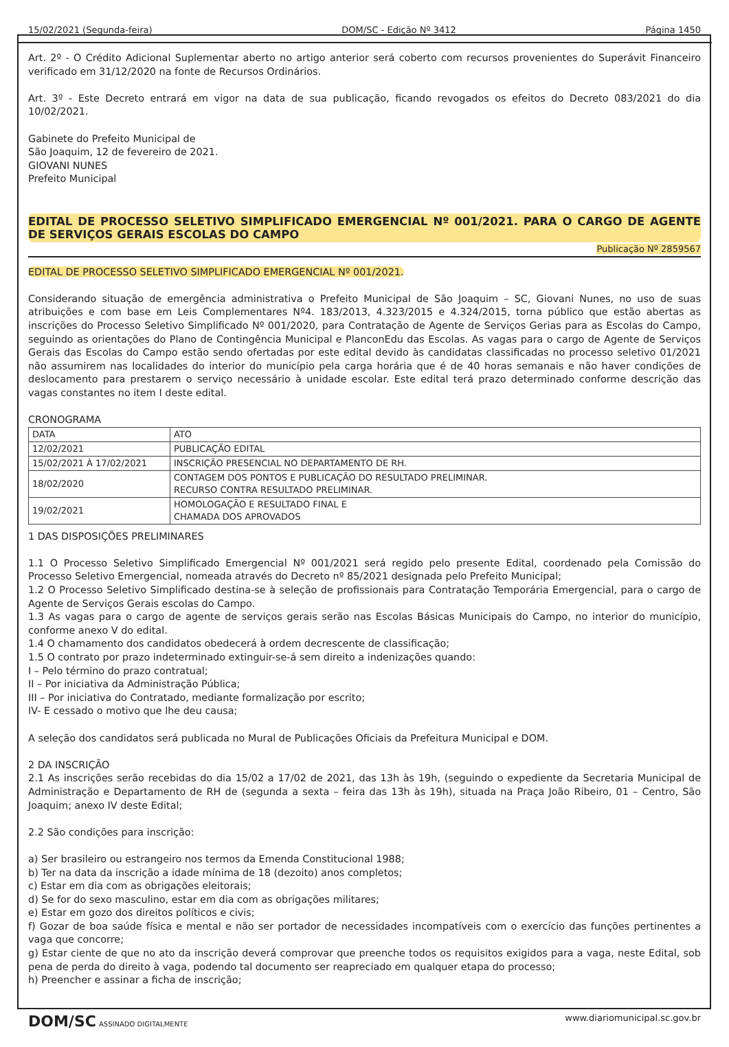15/02/2021 (Segunda-feira) DOM/SC - Edição Nº 3412 Página 1450
Art. 2º - O Crédito Adicional Suplementar aberto no artigo anterior será coberto com recursos provenientes do Superávit Financeiro verificado em 31/12/2020 na fonte de Recursos Ordinários.
Art. 3º - Este Decreto entrará em vigor na data de sua publicação, ficando revogados os efeitos do Decreto 083/2021 do dia 10/02/2021.
Gabinete do Prefeito Municipal de
São Joaquim, 12 de fevereiro de 2021.
GIOVANI NUNES
Prefeito Municipal
EDITAL DE PROCESSO SELETIVO SIMPLIFICADO EMERGENCIAL Nº 001/2021. PARA O CARGO DE AGENTE DE SERVIÇOS GERAIS ESCOLAS DO CAMPO
Publicação Nº 2859567
EDITAL DE PROCESSO SELETIVO SIMPLIFICADO EMERGENCIAL Nº 001/2021.
Considerando situação de emergência administrativa o Prefeito Municipal de São Joaquim – SC, Giovani Nunes, no uso de suas atribuições e com base em Leis Complementares Nº4. 183/2013, 4.323/2015 e 4.324/2015, torna público que estão abertas as inscrições do Processo Seletivo Simplificado Nº 001/2020, para Contratação de Agente de Serviços Gerias para as Escolas do Campo, seguindo as orientações do Plano de Contingência Municipal e PlanconEdu das Escolas. As vagas para o cargo de Agente de Serviços Gerais das Escolas do Campo estão sendo ofertadas por este edital devido às candidatas classificadas no processo seletivo 01/2021 não assumirem nas localidades do interior do município pela carga horária que é de 40 horas semanais e não haver condições de deslocamento para prestarem o serviço necessário à unidade escolar. Este edital terá prazo determinado conforme descrição das vagas constantes no item I deste edital.
CRONOGRAMA
| DATA | ATO |
| 12/02/2021 | PUBLICAÇÃO EDITAL |
| 15/02/2021 À 17/02/2021 | INSCRIÇÃO PRESENCIAL NO DEPARTAMENTO DE RH. |
| 18/02/2020 | CONTAGEM DOS PONTOS E PUBLICAÇÃO DO RESULTADO PRELIMINAR. RECURSO CONTRA RESULTADO PRELIMINAR. |
| 19/02/2021 | HOMOLOGAÇÃO E RESULTADO FINAL E CHAMADA DOS APROVADOS |
1 DAS DISPOSIÇÕES PRELIMINARES
1.1 O Processo Seletivo Simplificado Emergencial Nº 001/2021 será regido pelo presente Edital, coordenado pela Comissão do Processo Seletivo Emergencial, nomeada através do Decreto nº 85/2021 designada pelo Prefeito Municipal;
1.2 O Processo Seletivo Simplificado destina-se à seleção de profissionais para Contratação Temporária Emergencial, para o cargo de Agente de Serviços Gerais escolas do Campo.
1.3 As vagas para o cargo de agente de serviços gerais serão nas Escolas Básicas Municipais do Campo, no interior do município, conforme anexo V do edital.
1.4 O chamamento dos candidatos obedecerá à ordem decrescente de classificação;
1.5 O contrato por prazo indeterminado extinguir-se-á sem direito a indenizações quando:
I – Pelo término do prazo contratual;
II – Por iniciativa da Administração Pública;
III – Por iniciativa do Contratado, mediante formalização por escrito;
IV- E cessado o motivo que lhe deu causa;
A seleção dos candidatos será publicada no Mural de Publicações Oficiais da Prefeitura Municipal e DOM.
2 DA INSCRIÇÃO
2.1 As inscrições serão recebidas do dia 15/02 a 17/02 de 2021, das 13h às 19h, (seguindo o expediente da Secretaria Municipal de Administração e Departamento de RH de (segunda a sexta – feira das 13h às 19h), situada na Praça João Ribeiro, 01 – Centro, São Joaquim; anexo IV deste Edital;
2.2 São condições para inscrição:
a) Ser brasileiro ou estrangeiro nos termos da Emenda Constitucional 1988;
b) Ter na data da inscrição a idade mínima de 18 (dezoito) anos completos;
c) Estar em dia com as obrigações eleitorais;
d) Se for do sexo masculino, estar em dia com as obrigações militares;
e) Estar em gozo dos direitos políticos e civis;
f) Gozar de boa saúde física e mental e não ser portador de necessidades incompatíveis com o exercício das funções pertinentes a vaga que concorre;
g) Estar ciente de que no ato da inscrição deverá comprovar que preenche todos os requisitos exigidos para a vaga, neste Edital, sob pena de perda do direito à vaga, podendo tal documento ser reapreciado em qualquer etapa do processo;
h) Preencher e assinar a ficha de inscrição;
DOM/SC ASSINADO DIGITALMENTE www.diariomunicipal.sc.gov.br